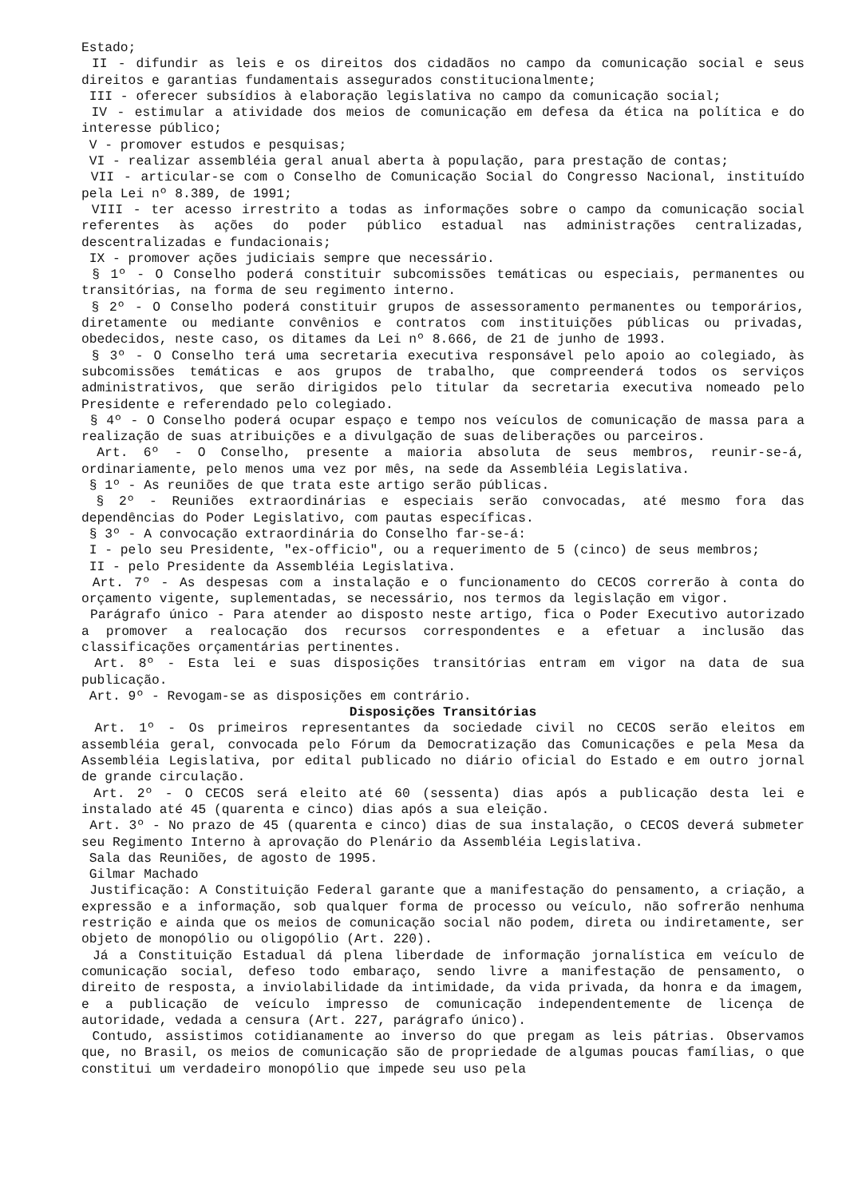Estado;
II - difundir as leis e os direitos dos cidadãos no campo da comunicação social e seus direitos e garantias fundamentais assegurados constitucionalmente;
III - oferecer subsídios à elaboração legislativa no campo da comunicação social;
IV - estimular a atividade dos meios de comunicação em defesa da ética na política e do interesse público;
V - promover estudos e pesquisas;
VI - realizar assembléia geral anual aberta à população, para prestação de contas;
VII - articular-se com o Conselho de Comunicação Social do Congresso Nacional, instituído pela Lei nº 8.389, de 1991;
VIII - ter acesso irrestrito a todas as informações sobre o campo da comunicação social referentes às ações do poder público estadual nas administrações centralizadas, descentralizadas e fundacionais;
IX - promover ações judiciais sempre que necessário.
§ 1º - O Conselho poderá constituir subcomissões temáticas ou especiais, permanentes ou transitórias, na forma de seu regimento interno.
§ 2º - O Conselho poderá constituir grupos de assessoramento permanentes ou temporários, diretamente ou mediante convênios e contratos com instituições públicas ou privadas, obedecidos, neste caso, os ditames da Lei nº 8.666, de 21 de junho de 1993.
§ 3º - O Conselho terá uma secretaria executiva responsável pelo apoio ao colegiado, às subcomissões temáticas e aos grupos de trabalho, que compreenderá todos os serviços administrativos, que serão dirigidos pelo titular da secretaria executiva nomeado pelo Presidente e referendado pelo colegiado.
§ 4º - O Conselho poderá ocupar espaço e tempo nos veículos de comunicação de massa para a realização de suas atribuições e a divulgação de suas deliberações ou parceiros.
Art. 6º - O Conselho, presente a maioria absoluta de seus membros, reunir-se-á, ordinariamente, pelo menos uma vez por mês, na sede da Assembléia Legislativa.
§ 1º - As reuniões de que trata este artigo serão públicas.
§ 2º - Reuniões extraordinárias e especiais serão convocadas, até mesmo fora das dependências do Poder Legislativo, com pautas específicas.
§ 3º - A convocação extraordinária do Conselho far-se-á:
I - pelo seu Presidente, "ex-officio", ou a requerimento de 5 (cinco) de seus membros;
II - pelo Presidente da Assembléia Legislativa.
Art. 7º - As despesas com a instalação e o funcionamento do CECOS correrão à conta do orçamento vigente, suplementadas, se necessário, nos termos da legislação em vigor.
Parágrafo único - Para atender ao disposto neste artigo, fica o Poder Executivo autorizado a promover a realocação dos recursos correspondentes e a efetuar a inclusão das classificações orçamentárias pertinentes.
Art. 8º - Esta lei e suas disposições transitórias entram em vigor na data de sua publicação.
Art. 9º - Revogam-se as disposições em contrário.
Disposições Transitórias
Art. 1º - Os primeiros representantes da sociedade civil no CECOS serão eleitos em assembléia geral, convocada pelo Fórum da Democratização das Comunicações e pela Mesa da Assembléia Legislativa, por edital publicado no diário oficial do Estado e em outro jornal de grande circulação.
Art. 2º - O CECOS será eleito até 60 (sessenta) dias após a publicação desta lei e instalado até 45 (quarenta e cinco) dias após a sua eleição.
Art. 3º - No prazo de 45 (quarenta e cinco) dias de sua instalação, o CECOS deverá submeter seu Regimento Interno à aprovação do Plenário da Assembléia Legislativa.
Sala das Reuniões, de agosto de 1995.
Gilmar Machado
Justificação: A Constituição Federal garante que a manifestação do pensamento, a criação, a expressão e a informação, sob qualquer forma de processo ou veículo, não sofrerão nenhuma restrição e ainda que os meios de comunicação social não podem, direta ou indiretamente, ser objeto de monopólio ou oligopólio (Art. 220).
Já a Constituição Estadual dá plena liberdade de informação jornalística em veículo de comunicação social, defeso todo embaraço, sendo livre a manifestação de pensamento, o direito de resposta, a inviolabilidade da intimidade, da vida privada, da honra e da imagem, e a publicação de veículo impresso de comunicação independentemente de licença de autoridade, vedada a censura (Art. 227, parágrafo único).
Contudo, assistimos cotidianamente ao inverso do que pregam as leis pátrias. Observamos que, no Brasil, os meios de comunicação são de propriedade de algumas poucas famílias, o que constitui um verdadeiro monopólio que impede seu uso pela